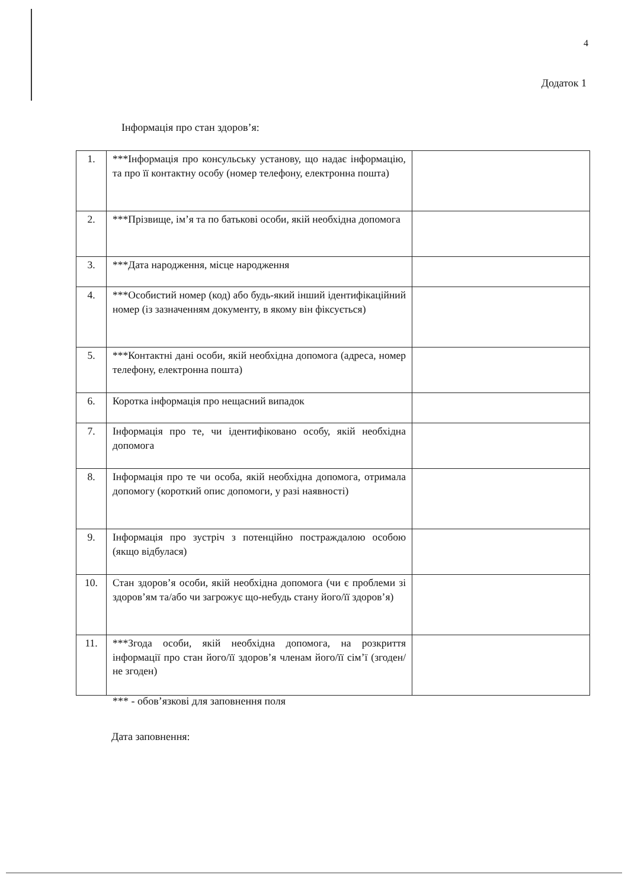4
Додаток 1
Інформація про стан здоров’я:
| 1. | ***Інформація про консульську установу, що надає інформацію, та про її контактну особу (номер телефону, електронна пошта) | |
| 2. | ***Прізвище, ім’я та по батькові особи, якій необхідна допомога | |
| 3. | ***Дата народження, місце народження | |
| 4. | ***Особистий номер (код) або будь-який інший ідентифікаційний номер (із зазначенням документу, в якому він фіксується) | |
| 5. | ***Контактні дані особи, якій необхідна допомога (адреса, номер телефону, електронна пошта) | |
| 6. | Коротка інформація про нещасний випадок | |
| 7. | Інформація про те, чи ідентифіковано особу, якій необхідна допомога | |
| 8. | Інформація про те чи особа, якій необхідна допомога, отримала допомогу (короткий опис допомоги, у разі наявності) | |
| 9. | Інформація про зустріч з потенційно постраждалою особою (якщо відбулася) | |
| 10. | Стан здоров’я особи, якій необхідна допомога (чи є проблеми зі здоров’ям та/або чи загрожує що-небудь стану його/її здоров’я) | |
| 11. | ***Згода особи, якій необхідна допомога, на розкриття інформації про стан його/її здоров’я членам його/її сім’ї (згоден/не згоден) | |
*** - обов’язкові для заповнення поля
Дата заповнення: